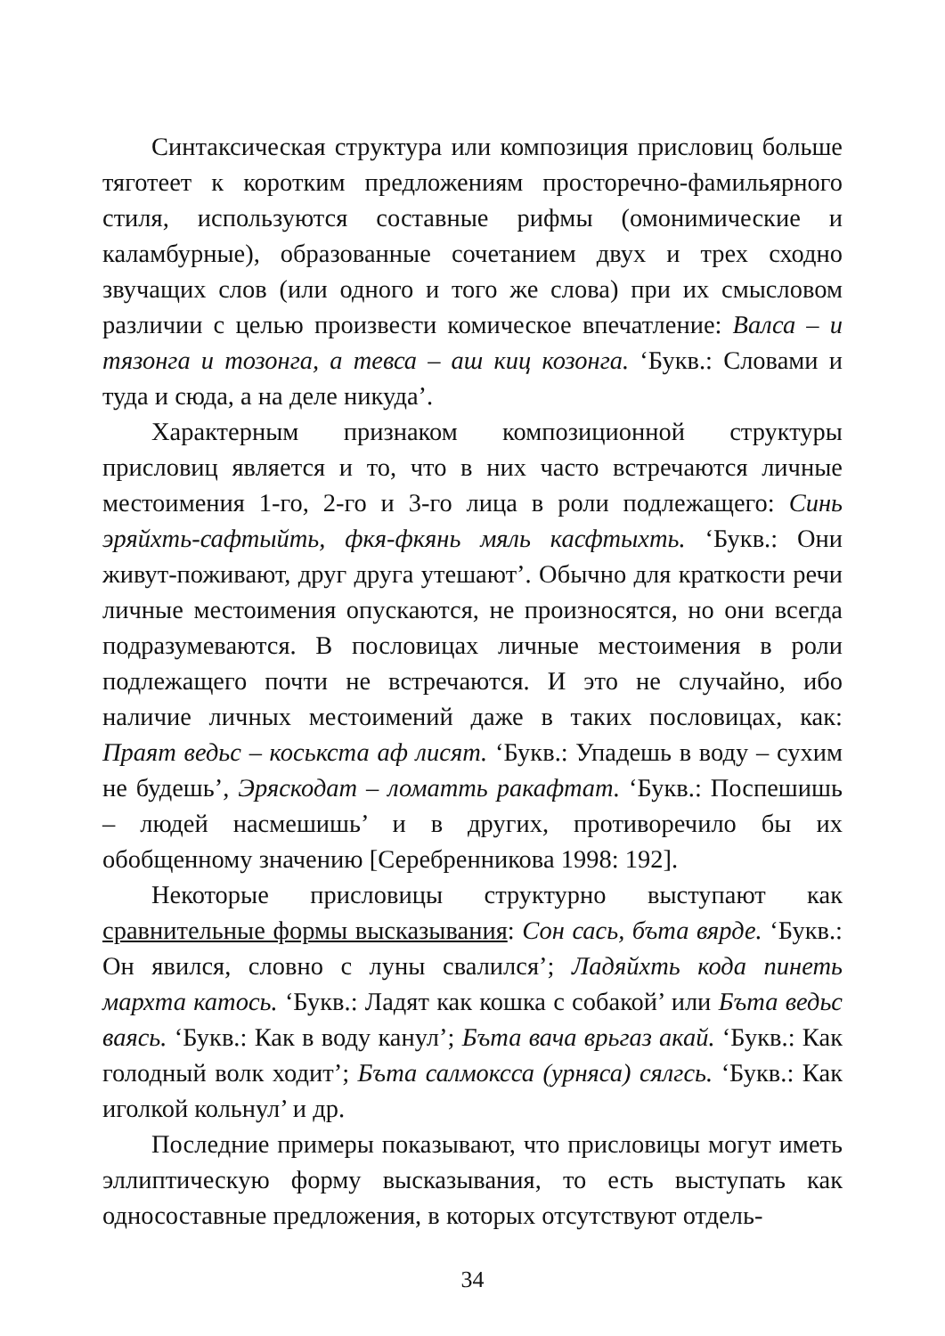Синтаксическая структура или композиция присловиц больше тяготеет к коротким предложениям просторечно-фамильярного стиля, используются составные рифмы (омонимические и каламбурные), образованные сочетанием двух и трех сходно звучащих слов (или одного и того же слова) при их смысловом различии с целью произвести комическое впечатление: Валса – и тязонга и тозонга, а тевса – аш киц козонга. ‘Букв.: Словами и туда и сюда, а на деле никуда’.
Характерным признаком композиционной структуры присловиц является и то, что в них часто встречаются личные местоимения 1-го, 2-го и 3-го лица в роли подлежащего: Синь эряйхть-сафтыйть, фкя-фкянь мяль касфтыхть. ‘Букв.: Они живут-поживают, друг друга утешают’. Обычно для краткости речи личные местоимения опускаются, не произносятся, но они всегда подразумеваются. В пословицах личные местоимения в роли подлежащего почти не встречаются. И это не случайно, ибо наличие личных местоимений даже в таких пословицах, как: Праят ведьс – коськста аф лисят. ‘Букв.: Упадешь в воду – сухим не будешь’, Эряскодат – ломатть ракафтат. ‘Букв.: Поспешишь – людей насмешишь’ и в других, противоречило бы их обобщенному значению [Серебренникова 1998: 192].
Некоторые присловицы структурно выступают как сравнительные формы высказывания: Сон сась, бъта вярде. ‘Букв.: Он явился, словно с луны свалился’; Ладяйхть кода пинеть мархта катось. ‘Букв.: Ладят как кошка с собакой’ или Бъта ведьс ваясь. ‘Букв.: Как в воду канул’; Бъта вача врьгаз акай. ‘Букв.: Как голодный волк ходит’; Бъта салмоксса (урняса) сялгсь. ‘Букв.: Как иголкой кольнул’ и др.
Последние примеры показывают, что присловицы могут иметь эллиптическую форму высказывания, то есть выступать как односоставные предложения, в которых отсутствуют отдель-
34